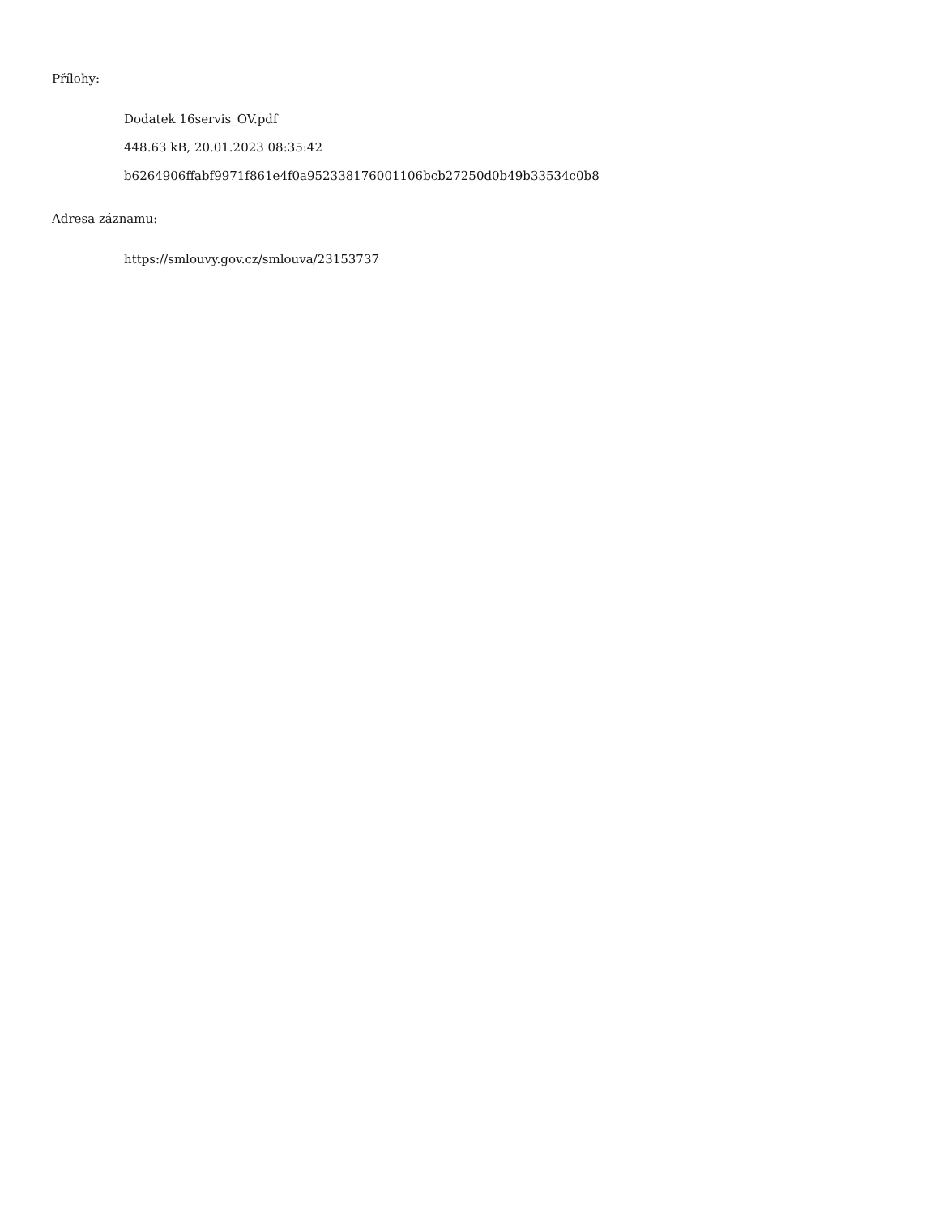Přílohy:
Dodatek 16servis_OV.pdf
448.63 kB, 20.01.2023 08:35:42
b6264906ffabf9971f861e4f0a952338176001106bcb27250d0b49b33534c0b8
Adresa záznamu:
https://smlouvy.gov.cz/smlouva/23153737